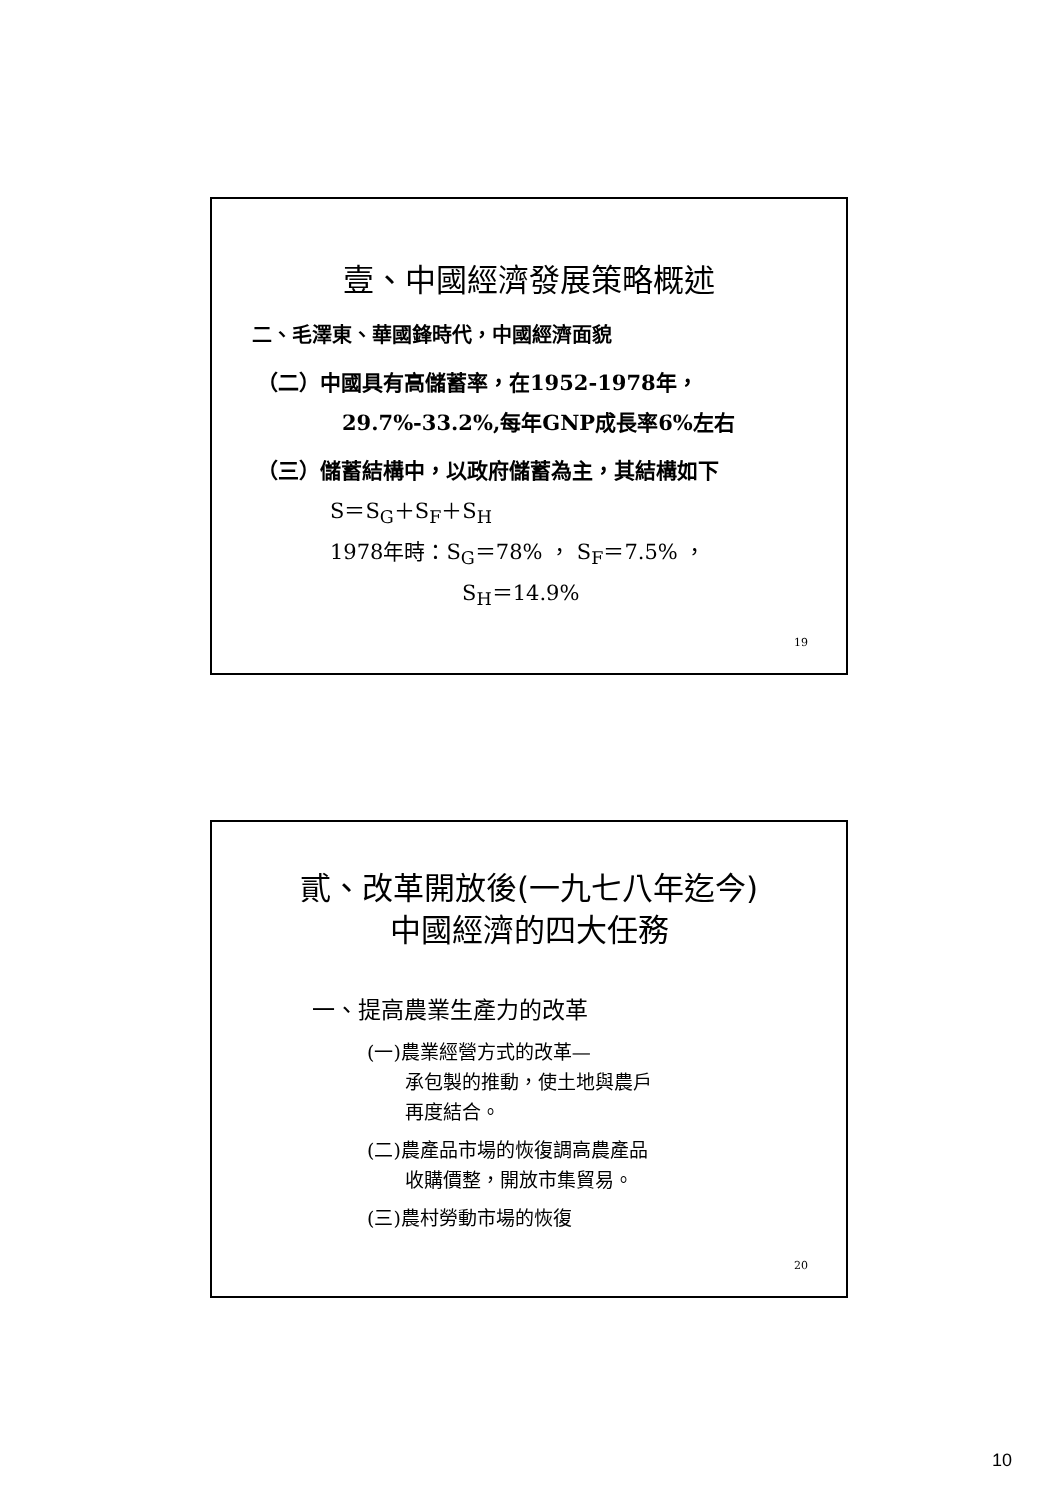壹、中國經濟發展策略概述
二、毛澤東、華國鋒時代，中國經濟面貌
（二）中國具有高儲蓄率，在1952-1978年，
29.7%-33.2%,每年GNP成長率6%左右
（三）儲蓄結構中，以政府儲蓄為主，其結構如下
S＝S<sub>G</sub>＋S<sub>F</sub>＋S<sub>H</sub>
1978年時：S<sub>G</sub>＝78% ， S<sub>F</sub>＝7.5% ，
S<sub>H</sub>＝14.9%
19
貳、改革開放後(一九七八年迄今)
中國經濟的四大任務
一、提高農業生產力的改革
(一)農業經營方式的改革—
  承包製的推動，使土地與農戶
  再度結合。
(二)農產品市場的恢復調高農產品
  收購價整，開放市集貿易。
(三)農村勞動市場的恢復
20
10